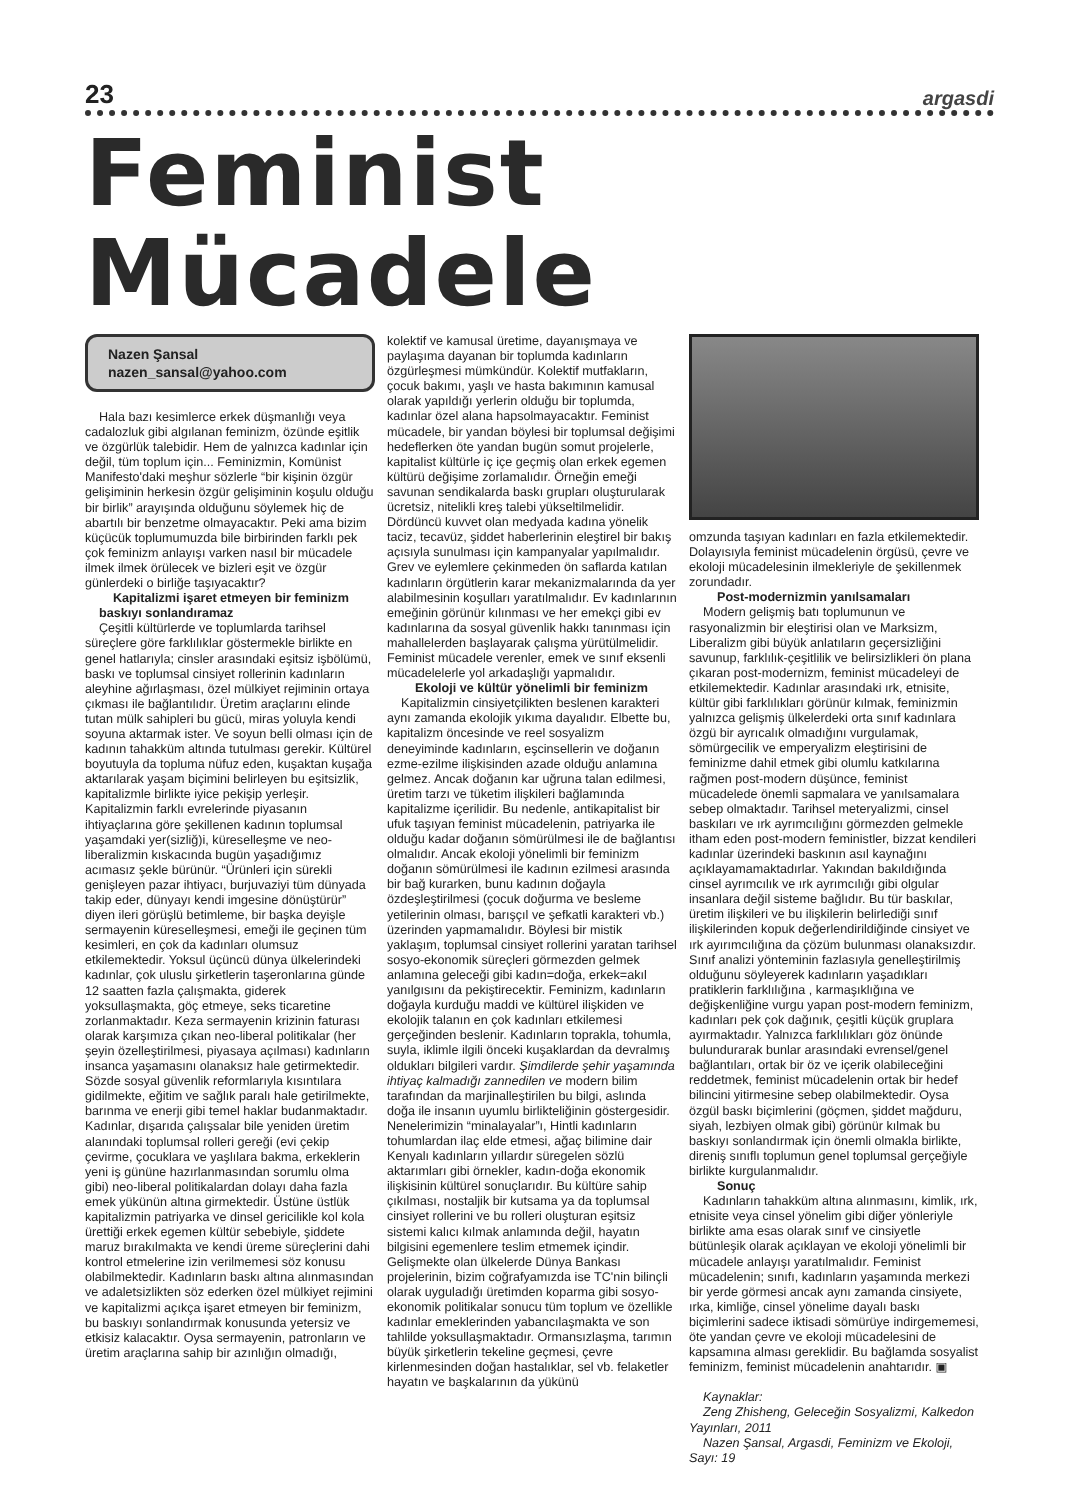23 argasdi
Feminist Mücadele
Nazen Şansal
nazen_sansal@yahoo.com
Hala bazı kesimlerce erkek düşmanlığı veya cadalozluk gibi algılanan feminizm, özünde eşitlik ve özgürlük talebidir. Hem de yalnızca kadınlar için değil, tüm toplum için... Feminizmin, Komünist Manifesto'daki meşhur sözlerle “bir kişinin özgür gelişiminin herkesin özgür gelişiminin koşulu olduğu bir birlik” arayışında olduğunu söylemek hiç de abartılı bir benzetme olmayacaktır. Peki ama bizim küçücük toplumumuzda bile birbirinden farklı pek çok feminizm anlayışı varken nasıl bir mücadele ilmek ilmek örülecek ve bizleri eşit ve özgür günlerdeki o birliğe taşıyacaktır?
Kapitalizmi işaret etmeyen bir feminizm baskıyı sonlandıramaz
Çeşitli kültürlerde ve toplumlarda tarihsel süreçlere göre farklılıklar göstermekle birlikte en genel hatlarıyla; cinsler arasındaki eşitsiz işbölümü, baskı ve toplumsal cinsiyet rollerinin kadınların aleyhine ağırlaşması, özel mülkiyet rejiminin ortaya çıkması ile bağlantılıdır. Üretim araçlarını elinde tutan mülk sahipleri bu gücü, miras yoluyla kendi soyuna aktarmak ister. Ve soyun belli olması için de kadının tahakküm altında tutulması gerekir. Kültürel boyutuyla da topluma nüfuz eden, kuşaktan kuşağa aktarılarak yaşam biçimini belirleyen bu eşitsizlik, kapitalizmle birlikte iyice pekişip yerleşir. Kapitalizmin farklı evrelerinde piyasanın ihtiyaçlarına göre şekillenen kadının toplumsal yaşamdaki yer(sizliğ)i, küreselleşme ve neo-liberalizmin kıskacında bugün yaşadığımız acımasız şekle bürünür. “Ürünleri için sürekli genişleyen pazar ihtiyacı, burjuvaziyi tüm dünyada takip eder, dünyayı kendi imgesine dönüştürür” diyen ileri görüşlü betimleme, bir başka deyişle sermayenin küreselleşmesi, emeği ile geçinen tüm kesimleri, en çok da kadınları olumsuz etkilemektedir. Yoksul üçüncü dünya ülkelerindeki kadınlar, çok uluslu şirketlerin taşeronlarına günde 12 saatten fazla çalışmakta, giderek yoksullaşmakta, göç etmeye, seks ticaretine zorlanmaktadır. Keza sermayenin krizinin faturası olarak karşımıza çıkan neo-liberal politikalar (her şeyin özelleştirilmesi, piyasaya açılması) kadınların insanca yaşamasını olanaksız hale getirmektedir. Sözde sosyal güvenlik reformlarıyla kısıntılara gidilmekte, eğitim ve sağlık paralı hale getirilmekte, barınma ve enerji gibi temel haklar budanmaktadır. Kadınlar, dışarıda çalışsalar bile yeniden üretim alanındaki toplumsal rolleri gereği (evi çekip çevirme, çocuklara ve yaşlılara bakma, erkeklerin yeni iş gününe hazırlanmasından sorumlu olma gibi) neo-liberal politikalardan dolayı daha fazla emek yükünün altına girmektedir. Üstüne üstlük kapitalizmin patriyarka ve dinsel gericilikle kol kola ürettiği erkek egemen kültür sebebiyle, şiddete maruz bırakılmakta ve kendi üreme süreçlerini dahi kontrol etmelerine izin verilmemesi söz konusu olabilmektedir. Kadınların baskı altına alınmasından ve adaletsizlikten söz ederken özel mülkiyet rejimini ve kapitalizmi açıkça işaret etmeyen bir feminizm, bu baskıyı sonlandırmak konusunda yetersiz ve etkisiz kalacaktır. Oysa sermayenin, patronların ve üretim araçlarına sahip bir azınlığın olmadığı,
kolektif ve kamusal üretime, dayanışmaya ve paylaşıma dayanan bir toplumda kadınların özgürleşmesi mümkündür. Kolektif mutfakların, çocuk bakımı, yaşlı ve hasta bakımının kamusal olarak yapıldığı yerlerin olduğu bir toplumda, kadınlar özel alana hapsolmayacaktır. Feminist mücadele, bir yandan böylesi bir toplumsal değişimi hedeflerken öte yandan bugün somut projelerle, kapitalist kültürle iç içe geçmiş olan erkek egemen kültürü değişime zorlamalıdır. Örneğin emeği savunan sendikalarda baskı grupları oluşturularak ücretsiz, nitelikli kreş talebi yükseltilmelidir. Dördüncü kuvvet olan medyada kadına yönelik taciz, tecavüz, şiddet haberlerinin eleştirel bir bakış açısıyla sunulması için kampanyalar yapılmalıdır. Grev ve eylemlere çekinmeden ön saflarda katılan kadınların örgütlerin karar mekanizmalarında da yer alabilmesinin koşulları yaratılmalıdır. Ev kadınlarının emeğinin görünür kılınması ve her emekçi gibi ev kadınlarına da sosyal güvenlik hakkı tanınması için mahallelerden başlayarak çalışma yürütülmelidir. Feminist mücadele verenler, emek ve sınıf eksenli mücadelelerle yol arkadaşlığı yapmalıdır.
Ekoloji ve kültür yönelimli bir feminizm
Kapitalizmin cinsiyetçilikten beslenen karakteri aynı zamanda ekolojik yıkıma dayalıdır. Elbette bu, kapitalizm öncesinde ve reel sosyalizm deneyiminde kadınların, eşcinsellerin ve doğanın ezme-ezilme ilişkisinden azade olduğu anlamına gelmez. Ancak doğanın kar uğruna talan edilmesi, üretim tarzı ve tüketim ilişkileri bağlamında kapitalizme içerilidir. Bu nedenle, antikapitalist bir ufuk taşıyan feminist mücadelenin, patriyarka ile olduğu kadar doğanın sömürülmesi ile de bağlantısı olmalıdır. Ancak ekoloji yönelimli bir feminizm doğanın sömürülmesi ile kadının ezilmesi arasında bir bağ kurarken, bunu kadının doğayla özdeşleştirilmesi (çocuk doğurma ve besleme yetilerinin olması, barışçıl ve şefkatli karakteri vb.) üzerinden yapmamalıdır. Böylesi bir mistik yaklaşım, toplumsal cinsiyet rollerini yaratan tarihsel sosyo-ekonomik süreçleri görmezden gelmek anlamına geleceği gibi kadın=doğa, erkek=akıl yanılgısını da pekiştirecektir. Feminizm, kadınların doğayla kurduğu maddi ve kültürel ilişkiden ve ekolojik talanın en çok kadınları etkilemesi gerçeğinden beslenir. Kadınların toprakla, tohumla, suyla, iklimle ilgili önceki kuşaklardan da devralmış oldukları bilgileri vardır. Şimdilerde şehir yaşamında ihtiyaç kalmadığı zannedilen ve modern bilim tarafından da marjinalleştirilen bu bilgi, aslında doğa ile insanın uyumlu birlikteliğinin göstergesidir. Nenelerimizin “minalayalar”ı, Hintli kadınların tohumlardan ilaç elde etmesi, ağaç bilimine dair Kenyalı kadınların yıllardır süregelen sözlü aktarımları gibi örnekler, kadın-doğa ekonomik ilişkisinin kültürel sonuçlarıdır. Bu kültüre sahip çıkılması, nostaljik bir kutsama ya da toplumsal cinsiyet rollerini ve bu rolleri oluşturan eşitsiz sistemi kalıcı kılmak anlamında değil, hayatın bilgisini egemenlere teslim etmemek içindir. Gelişmekte olan ülkelerde Dünya Bankası projelerinin, bizim coğrafyamızda ise TC'nin bilinçli olarak uyguladığı üretimden koparma gibi sosyo-ekonomik politikalar sonucu tüm toplum ve özellikle kadınlar emeklerinden yabancılaşmakta ve son tahlilde yoksullaşmaktadır. Ormansızlaşma, tarımın büyük şirketlerin tekeline geçmesi, çevre kirlenmesinden doğan hastalıklar, sel vb. felaketler hayatın ve başkalarının da yükünü
omzunda taşıyan kadınları en fazla etkilemektedir. Dolayısıyla feminist mücadelenin örgüsü, çevre ve ekoloji mücadelesinin ilmekleriyle de şekillenmek zorundadır.
Post-modernizmin yanılsamaları
Modern gelişmiş batı toplumunun ve rasyonalizmin bir eleştirisi olan ve Marksizm, Liberalizm gibi büyük anlatıların geçersizliğini savunup, farklılık-çeşitlilik ve belirsizlikleri ön plana çıkaran post-modernizm, feminist mücadeleyi de etkilemektedir. Kadınlar arasındaki ırk, etnisite, kültür gibi farklılıkları görünür kılmak, feminizmin yalnızca gelişmiş ülkelerdeki orta sınıf kadınlara özgü bir ayrıcalık olmadığını vurgulamak, sömürgecilik ve emperyalizm eleştirisini de feminizme dahil etmek gibi olumlu katkılarına rağmen post-modern düşünce, feminist mücadelede önemli sapmalara ve yanılsamalara sebep olmaktadır. Tarihsel meteryalizmi, cinsel baskıları ve ırk ayrımcılığını görmezden gelmekle itham eden post-modern feministler, bizzat kendileri kadınlar üzerindeki baskının asıl kaynağını açıklayamamaktadırlar. Yakından bakıldığında cinsel ayrımcılık ve ırk ayrımcılığı gibi olgular insanlara değil sisteme bağlıdır. Bu tür baskılar, üretim ilişkileri ve bu ilişkilerin belirlediği sınıf ilişkilerinden kopuk değerlendirildiğinde cinsiyet ve ırk ayırımcılığına da çözüm bulunması olanaksızdır. Sınıf analizi yönteminin fazlasıyla genelleştirilmiş olduğunu söyleyerek kadınların yaşadıkları pratiklerin farklılığına , karmaşıklığına ve değişkenliğine vurgu yapan post-modern feminizm, kadınları pek çok dağınık, çeşitli küçük gruplara ayırmaktadır. Yalnızca farklılıkları göz önünde bulundurarak bunlar arasındaki evrensel/genel bağlantıları, ortak bir öz ve içerik olabileceğini reddetmek, feminist mücadelenin ortak bir hedef bilincini yitirmesine sebep olabilmektedir. Oysa özgül baskı biçimlerini (göçmen, şiddet mağduru, siyah, lezbiyen olmak gibi) görünür kılmak bu baskıyı sonlandırmak için önemli olmakla birlikte, direniş sınıflı toplumun genel toplumsal gerçeğiyle birlikte kurgulanmalıdır.
Sonuç
Kadınların tahakküm altına alınmasını, kimlik, ırk, etnisite veya cinsel yönelim gibi diğer yönleriyle birlikte ama esas olarak sınıf ve cinsiyetle bütünleşik olarak açıklayan ve ekoloji yönelimli bir mücadele anlayışı yaratılmalıdır. Feminist mücadelenin; sınıfı, kadınların yaşamında merkezi bir yerde görmesi ancak aynı zamanda cinsiyete, ırka, kimliğe, cinsel yönelime dayalı baskı biçimlerini sadece iktisadi sömürüye indirgememesi, öte yandan çevre ve ekoloji mücadelesini de kapsamına alması gereklidir. Bu bağlamda sosyalist feminizm, feminist mücadelenin anahtarıdır. ▣
Kaynaklar:
Zeng Zhisheng, Geleceğin Sosyalizmi, Kalkedon Yayınları, 2011
Nazen Şansal, Argasdi, Feminizm ve Ekoloji, Sayı: 19